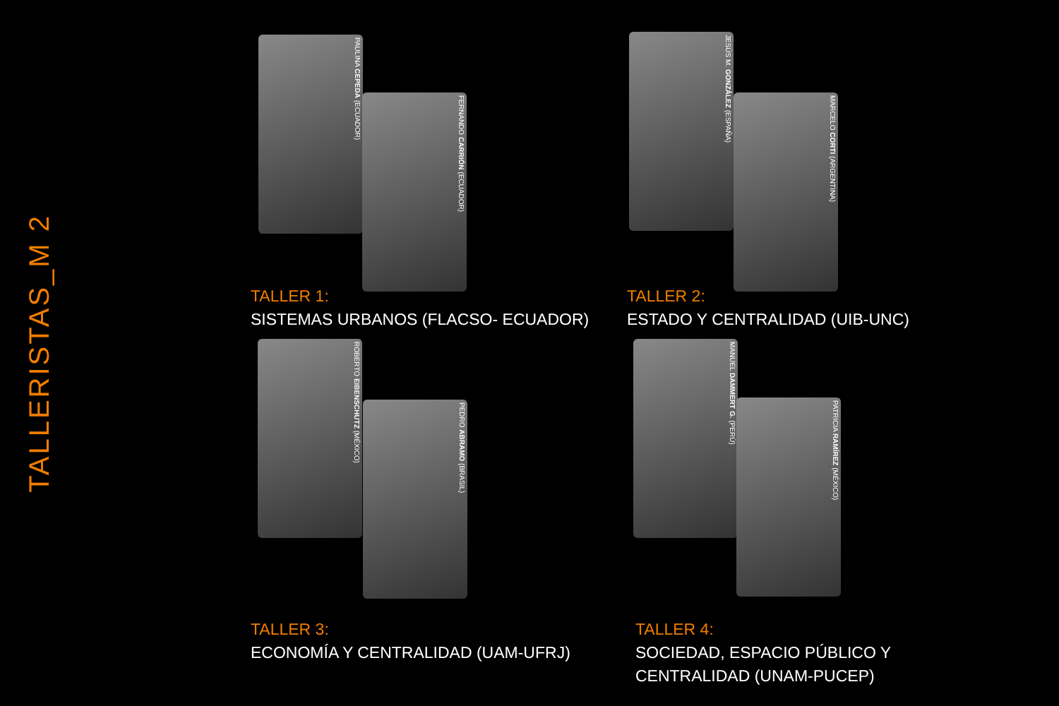TALLERISTAS_M 2
PAULINA CEPEDA (ECUADOR)
FERNANDO CARRIÓN (ECUADOR)
TALLER 1:
SISTEMAS URBANOS (FLACSO- ECUADOR)
JESÚS M. GONZÁLEZ (ESPAÑA)
MARCELO CORTI (ARGENTINA)
TALLER 2:
ESTADO Y CENTRALIDAD (UIB-UNC)
ROBERTO EIBENSCHUTZ (MÉXICO)
PEDRO ABRAMO (BRASIL)
TALLER 3:
ECONOMÍA Y CENTRALIDAD (UAM-UFRJ)
MANUEL DAMMERT G. (PERÚ)
PATRICIA RAMÍREZ (MÉXICO)
TALLER 4:
SOCIEDAD, ESPACIO PÚBLICO Y
CENTRALIDAD (UNAM-PUCEP)